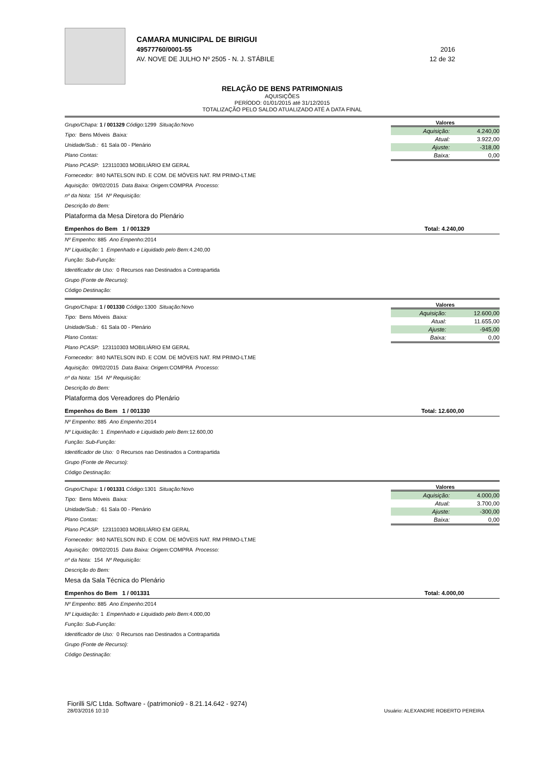CAMARA MUNICIPAL DE BIRIGUI
49577760/0001-55 2016
AV. NOVE DE JULHO Nº 2505 - N. J. STÁBILE 12 de 32
RELAÇÃO DE BENS PATRIMONIAIS
AQUISIÇÕES
PERÍODO: 01/01/2015 até 31/12/2015
TOTALIZAÇÃO PELO SALDO ATUALIZADO ATÉ A DATA FINAL
Valores
| Aquisição: | 4.240,00 |
| Atual: | 3.922,00 |
| Ajuste: | -318,00 |
| Baixa: | 0,00 |
Grupo/Chapa: 1 / 001329 Código: 1299 Situação: Novo
Tipo: Bens Móveis Baixa:
Unidade/Sub.: 61 Sala 00 - Plenário
Plano Contas:
Plano PCASP: 123110303 MOBILIÁRIO EM GERAL
Fornecedor: 840 NATELSON IND. E COM. DE MÓVEIS NAT. RM PRIMO-LT.ME
Aquisição: 09/02/2015 Data Baixa: Origem: COMPRA Processo:
nº da Nota: 154 Nº Requisição:
Descrição do Bem:
Plataforma da Mesa Diretora do Plenário
Empenhos do Bem 1 / 001329 Total: 4.240,00
Nº Empenho: 885 Ano Empenho: 2014
Nº Liquidação: 1 Empenhado e Liquidado pelo Bem: 4.240,00
Função: Sub-Função:
Identificador de Uso: 0 Recursos nao Destinados a Contrapartida
Grupo (Fonte de Recurso):
Código Destinação:
Valores
| Aquisição: | 12.600,00 |
| Atual: | 11.655,00 |
| Ajuste: | -945,00 |
| Baixa: | 0,00 |
Grupo/Chapa: 1 / 001330 Código: 1300 Situação: Novo
Tipo: Bens Móveis Baixa:
Unidade/Sub.: 61 Sala 00 - Plenário
Plano Contas:
Plano PCASP: 123110303 MOBILIÁRIO EM GERAL
Fornecedor: 840 NATELSON IND. E COM. DE MÓVEIS NAT. RM PRIMO-LT.ME
Aquisição: 09/02/2015 Data Baixa: Origem: COMPRA Processo:
nº da Nota: 154 Nº Requisição:
Descrição do Bem:
Plataforma dos Vereadores do Plenário
Empenhos do Bem 1 / 001330 Total: 12.600,00
Nº Empenho: 885 Ano Empenho: 2014
Nº Liquidação: 1 Empenhado e Liquidado pelo Bem: 12.600,00
Função: Sub-Função:
Identificador de Uso: 0 Recursos nao Destinados a Contrapartida
Grupo (Fonte de Recurso):
Código Destinação:
Valores
| Aquisição: | 4.000,00 |
| Atual: | 3.700,00 |
| Ajuste: | -300,00 |
| Baixa: | 0,00 |
Grupo/Chapa: 1 / 001331 Código: 1301 Situação: Novo
Tipo: Bens Móveis Baixa:
Unidade/Sub.: 61 Sala 00 - Plenário
Plano Contas:
Plano PCASP: 123110303 MOBILIÁRIO EM GERAL
Fornecedor: 840 NATELSON IND. E COM. DE MÓVEIS NAT. RM PRIMO-LT.ME
Aquisição: 09/02/2015 Data Baixa: Origem: COMPRA Processo:
nº da Nota: 154 Nº Requisição:
Descrição do Bem:
Mesa da Sala Técnica do Plenário
Empenhos do Bem 1 / 001331 Total: 4.000,00
Nº Empenho: 885 Ano Empenho: 2014
Nº Liquidação: 1 Empenhado e Liquidado pelo Bem: 4.000,00
Função: Sub-Função:
Identificador de Uso: 0 Recursos nao Destinados a Contrapartida
Grupo (Fonte de Recurso):
Código Destinação:
Fiorilli S/C Ltda. Software - (patrimonio9 - 8.21.14.642 - 9274)
28/03/2016 10:10
Usuário: ALEXANDRE ROBERTO PEREIRA